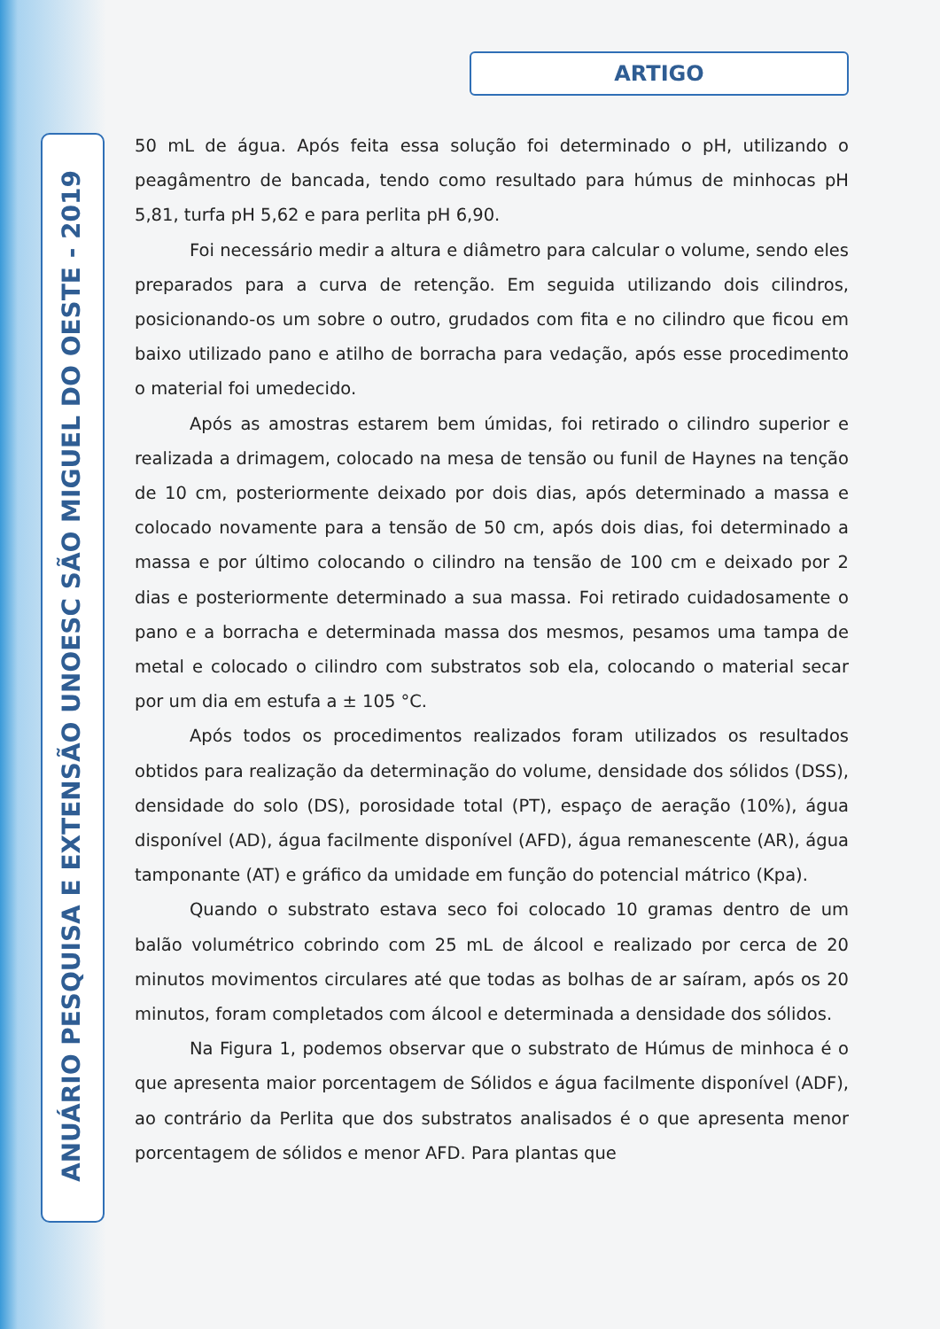ARTIGO
ANUÁRIO PESQUISA E EXTENSÃO UNOESC SÃO MIGUEL DO OESTE - 2019
50 mL de água. Após feita essa solução foi determinado o pH, utilizando o peagâmentro de bancada, tendo como resultado para húmus de minhocas pH 5,81, turfa pH 5,62 e para perlita pH 6,90.
Foi necessário medir a altura e diâmetro para calcular o volume, sendo eles preparados para a curva de retenção. Em seguida utilizando dois cilindros, posicionando-os um sobre o outro, grudados com fita e no cilindro que ficou em baixo utilizado pano e atilho de borracha para vedação, após esse procedimento o material foi umedecido.
Após as amostras estarem bem úmidas, foi retirado o cilindro superior e realizada a drimagem, colocado na mesa de tensão ou funil de Haynes na tenção de 10 cm, posteriormente deixado por dois dias, após determinado a massa e colocado novamente para a tensão de 50 cm, após dois dias, foi determinado a massa e por último colocando o cilindro na tensão de 100 cm e deixado por 2 dias e posteriormente determinado a sua massa. Foi retirado cuidadosamente o pano e a borracha e determinada massa dos mesmos, pesamos uma tampa de metal e colocado o cilindro com substratos sob ela, colocando o material secar por um dia em estufa a ± 105 °C.
Após todos os procedimentos realizados foram utilizados os resultados obtidos para realização da determinação do volume, densidade dos sólidos (DSS), densidade do solo (DS), porosidade total (PT), espaço de aeração (10%), água disponível (AD), água facilmente disponível (AFD), água remanescente (AR), água tamponante (AT) e gráfico da umidade em função do potencial mátrico (Kpa).
Quando o substrato estava seco foi colocado 10 gramas dentro de um balão volumétrico cobrindo com 25 mL de álcool e realizado por cerca de 20 minutos movimentos circulares até que todas as bolhas de ar saíram, após os 20 minutos, foram completados com álcool e determinada a densidade dos sólidos.
Na Figura 1, podemos observar que o substrato de Húmus de minhoca é o que apresenta maior porcentagem de Sólidos e água facilmente disponível (ADF), ao contrário da Perlita que dos substratos analisados é o que apresenta menor porcentagem de sólidos e menor AFD. Para plantas que